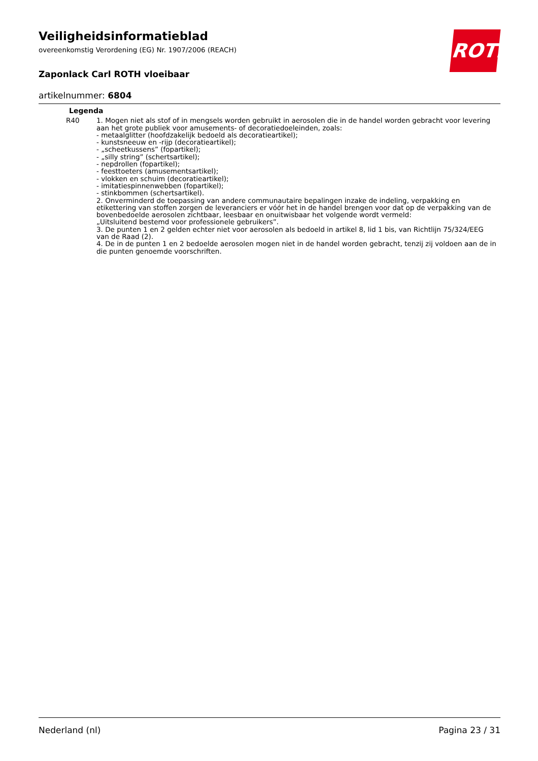Veiligheidsinformatieblad
overeenkomstig Verordening (EG) Nr. 1907/2006 (REACH)
Zaponlack Carl ROTH vloeibaar
artikelnummer: 6804
ROTH
| Legenda | |
| --- | --- |
| R40 | 1. Mogen niet als stof of in mengsels worden gebruikt in aerosolen die in de handel worden gebracht voor levering aan het grote publiek voor amusements- of decoratiedoeleinden, zoals: - metaalglitter (hoofdzakelijk bedoeld als decoratieartikel); - kunstsneeuw en -rijp (decoratieartikel); - „scheetkussens” (fopartikel); - „silly string” (schertsartikel); - nepdrollen (fopartikel); - feesttoeters (amusementsartikel); - vlokken en schuim (decoratieartikel); - imitatiespinnenwebben (fopartikel); - stinkbommen (schertsartikel). 2. Onverminderd de toepassing van andere communautaire bepalingen inzake de indeling, verpakking en etikettering van stoffen zorgen de leveranciers er vóór het in de handel brengen voor dat op de verpakking van de bovenbedoelde aerosolen zichtbaar, leesbaar en onuitwisbaar het volgende wordt vermeld: „Uitsluitend bestemd voor professionele gebruikers”. 3. De punten 1 en 2 gelden echter niet voor aerosolen als bedoeld in artikel 8, lid 1 bis, van Richtlijn 75/324/EEG van de Raad (2). 4. De in de punten 1 en 2 bedoelde aerosolen mogen niet in de handel worden gebracht, tenzij zij voldoen aan de in die punten genoemde voorschriften. |
Nederland (nl) Pagina 23 / 31